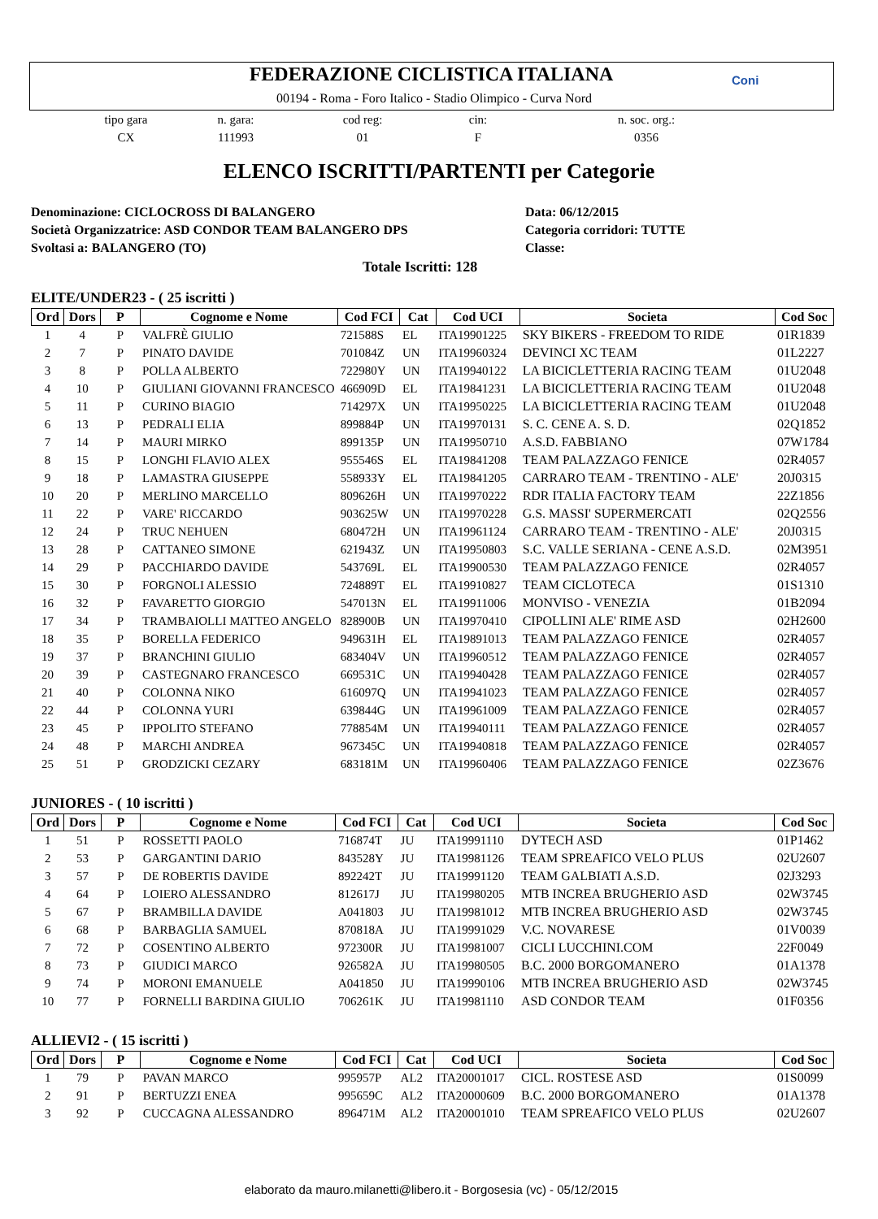FEDERAZIONE CICLISTICA ITALIANA
00194 - Roma - Foro Italico - Stadio Olimpico - Curva Nord
Coni
tipo gara
CX
n. gara:
111993
cod reg:
01
cin:
F
n. soc. org.:
0356
ELENCO ISCRITTI/PARTENTI per Categorie
Denominazione: CICLOCROSS DI BALANGERO
Società Organizzatrice: ASD CONDOR TEAM BALANGERO DPS
Svoltasi a: BALANGERO (TO)
Data: 06/12/2015
Categoria corridori: TUTTE
Classe:
Totale Iscritti: 128
ELITE/UNDER23 - ( 25 iscritti )
| Ord | Dors | P | Cognome e Nome | Cod FCI | Cat | Cod UCI | Societa | Cod Soc |
| --- | --- | --- | --- | --- | --- | --- | --- | --- |
| 1 | 4 | P | VALFRÈ GIULIO | 721588S | EL | ITA19901225 | SKY BIKERS - FREEDOM TO RIDE | 01R1839 |
| 2 | 7 | P | PINATO DAVIDE | 701084Z | UN | ITA19960324 | DEVINCI XC TEAM | 01L2227 |
| 3 | 8 | P | POLLA ALBERTO | 722980Y | UN | ITA19940122 | LA BICICLETTERIA RACING TEAM | 01U2048 |
| 4 | 10 | P | GIULIANI GIOVANNI FRANCESCO | 466909D | EL | ITA19841231 | LA BICICLETTERIA RACING TEAM | 01U2048 |
| 5 | 11 | P | CURINO BIAGIO | 714297X | UN | ITA19950225 | LA BICICLETTERIA RACING TEAM | 01U2048 |
| 6 | 13 | P | PEDRALI ELIA | 899884P | UN | ITA19970131 | S. C. CENE A. S. D. | 02Q1852 |
| 7 | 14 | P | MAURI MIRKO | 899135P | UN | ITA19950710 | A.S.D. FABBIANO | 07W1784 |
| 8 | 15 | P | LONGHI FLAVIO ALEX | 955546S | EL | ITA19841208 | TEAM PALAZZAGO FENICE | 02R4057 |
| 9 | 18 | P | LAMASTRA GIUSEPPE | 558933Y | EL | ITA19841205 | CARRARO TEAM - TRENTINO - ALE' | 20J0315 |
| 10 | 20 | P | MERLINO MARCELLO | 809626H | UN | ITA19970222 | RDR ITALIA FACTORY TEAM | 22Z1856 |
| 11 | 22 | P | VARE' RICCARDO | 903625W | UN | ITA19970228 | G.S. MASSI' SUPERMERCATI | 02Q2556 |
| 12 | 24 | P | TRUC NEHUEN | 680472H | UN | ITA19961124 | CARRARO TEAM - TRENTINO - ALE' | 20J0315 |
| 13 | 28 | P | CATTANEO SIMONE | 621943Z | UN | ITA19950803 | S.C. VALLE SERIANA - CENE A.S.D. | 02M3951 |
| 14 | 29 | P | PACCHIARDO DAVIDE | 543769L | EL | ITA19900530 | TEAM PALAZZAGO FENICE | 02R4057 |
| 15 | 30 | P | FORGNOLI ALESSIO | 724889T | EL | ITA19910827 | TEAM CICLOTECA | 01S1310 |
| 16 | 32 | P | FAVARETTO GIORGIO | 547013N | EL | ITA19911006 | MONVISO - VENEZIA | 01B2094 |
| 17 | 34 | P | TRAMBAIOLLI MATTEO ANGELO | 828900B | UN | ITA19970410 | CIPOLLINI ALE' RIME ASD | 02H2600 |
| 18 | 35 | P | BORELLA FEDERICO | 949631H | EL | ITA19891013 | TEAM PALAZZAGO FENICE | 02R4057 |
| 19 | 37 | P | BRANCHINI GIULIO | 683404V | UN | ITA19960512 | TEAM PALAZZAGO FENICE | 02R4057 |
| 20 | 39 | P | CASTEGNARO FRANCESCO | 669531C | UN | ITA19940428 | TEAM PALAZZAGO FENICE | 02R4057 |
| 21 | 40 | P | COLONNA NIKO | 616097Q | UN | ITA19941023 | TEAM PALAZZAGO FENICE | 02R4057 |
| 22 | 44 | P | COLONNA YURI | 639844G | UN | ITA19961009 | TEAM PALAZZAGO FENICE | 02R4057 |
| 23 | 45 | P | IPPOLITO STEFANO | 778854M | UN | ITA19940111 | TEAM PALAZZAGO FENICE | 02R4057 |
| 24 | 48 | P | MARCHI ANDREA | 967345C | UN | ITA19940818 | TEAM PALAZZAGO FENICE | 02R4057 |
| 25 | 51 | P | GRODZICKI CEZARY | 683181M | UN | ITA19960406 | TEAM PALAZZAGO FENICE | 02Z3676 |
JUNIORES - ( 10 iscritti )
| Ord | Dors | P | Cognome e Nome | Cod FCI | Cat | Cod UCI | Societa | Cod Soc |
| --- | --- | --- | --- | --- | --- | --- | --- | --- |
| 1 | 51 | P | ROSSETTI PAOLO | 716874T | JU | ITA19991110 | DYTECH ASD | 01P1462 |
| 2 | 53 | P | GARGANTINI DARIO | 843528Y | JU | ITA19981126 | TEAM SPREAFICO VELO PLUS | 02U2607 |
| 3 | 57 | P | DE ROBERTIS DAVIDE | 892242T | JU | ITA19991120 | TEAM GALBIATI A.S.D. | 02J3293 |
| 4 | 64 | P | LOIERO ALESSANDRO | 812617J | JU | ITA19980205 | MTB INCREA BRUGHERIO ASD | 02W3745 |
| 5 | 67 | P | BRAMBILLA DAVIDE | A041803 | JU | ITA19981012 | MTB INCREA BRUGHERIO ASD | 02W3745 |
| 6 | 68 | P | BARBAGLIA SAMUEL | 870818A | JU | ITA19991029 | V.C. NOVARESE | 01V0039 |
| 7 | 72 | P | COSENTINO ALBERTO | 972300R | JU | ITA19981007 | CICLI LUCCHINI.COM | 22F0049 |
| 8 | 73 | P | GIUDICI MARCO | 926582A | JU | ITA19980505 | B.C. 2000 BORGOMANERO | 01A1378 |
| 9 | 74 | P | MORONI EMANUELE | A041850 | JU | ITA19990106 | MTB INCREA BRUGHERIO ASD | 02W3745 |
| 10 | 77 | P | FORNELLI BARDINA GIULIO | 706261K | JU | ITA19981110 | ASD CONDOR TEAM | 01F0356 |
ALLIEVI2 - ( 15 iscritti )
| Ord | Dors | P | Cognome e Nome | Cod FCI | Cat | Cod UCI | Societa | Cod Soc |
| --- | --- | --- | --- | --- | --- | --- | --- | --- |
| 1 | 79 | P | PAVAN MARCO | 995957P | AL2 | ITA20001017 | CICL. ROSTESE ASD | 01S0099 |
| 2 | 91 | P | BERTUZZI ENEA | 995659C | AL2 | ITA20000609 | B.C. 2000 BORGOMANERO | 01A1378 |
| 3 | 92 | P | CUCCAGNA ALESSANDRO | 896471M | AL2 | ITA20001010 | TEAM SPREAFICO VELO PLUS | 02U2607 |
elaborato da mauro.milanetti@libero.it - Borgosesia (vc) - 05/12/2015